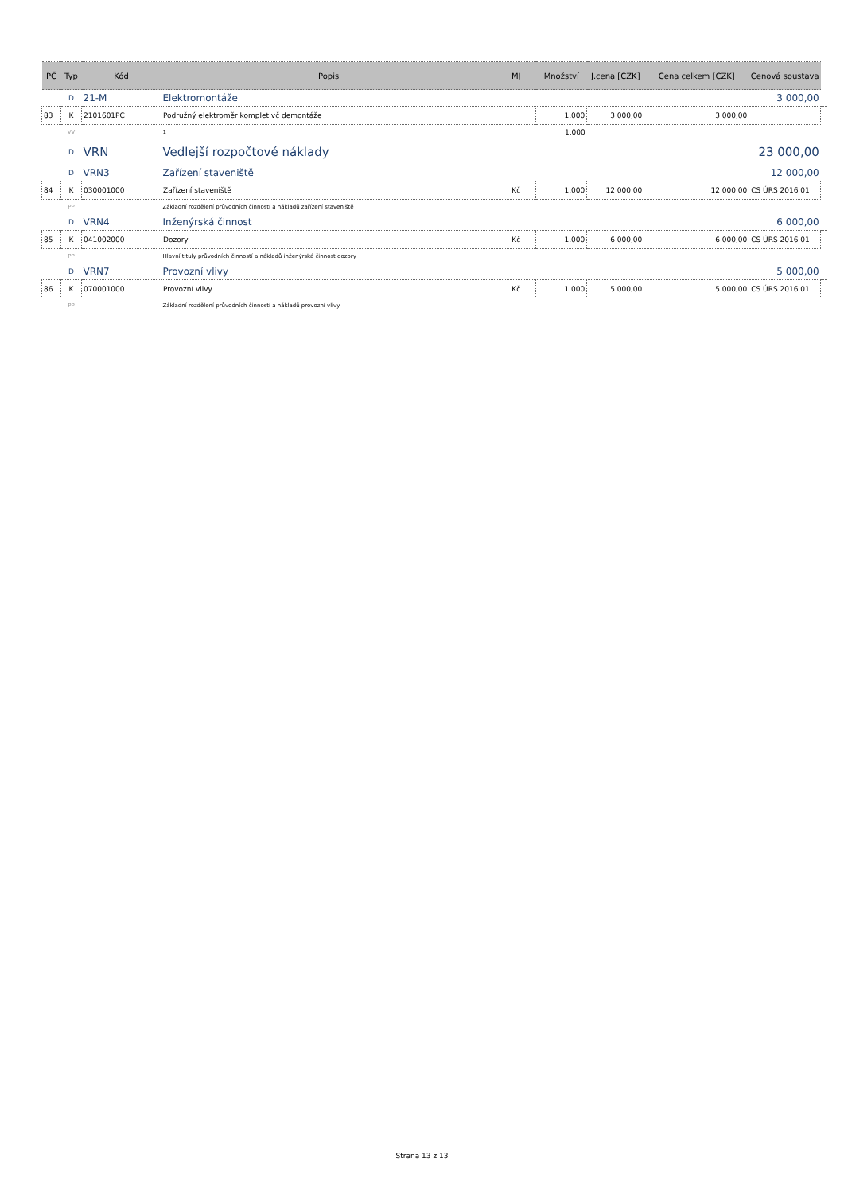| PČ | Typ | Kód | Popis | MJ | Množství | J.cena [CZK] | Cena celkem [CZK] | Cenová soustava | |
| --- | --- | --- | --- | --- | --- | --- | --- | --- | --- |
| | D | 21-M | Elektromontáže | | | | | 3 000,00 | |
| 83 | K | 2101601PC | Podružný elektroměr komplet vč demontáže | | 1,000 | 3 000,00 | 3 000,00 | | |
| | VV | | 1 | | 1,000 | | | | |
| | D | VRN | Vedlejší rozpočtové náklady | | | | | 23 000,00 | |
| | D | VRN3 | Zařízení staveniště | | | | | 12 000,00 | |
| 84 | K | 030001000 | Zařízení staveniště | Kč | 1,000 | 12 000,00 | 12 000,00 | CS ÚRS 2016 01 | |
| | PP | | Základní rozdělení průvodních činností a nákladů zařízení staveniště | | | | | | |
| | D | VRN4 | Inženýrská činnost | | | | | 6 000,00 | |
| 85 | K | 041002000 | Dozory | Kč | 1,000 | 6 000,00 | 6 000,00 | CS ÚRS 2016 01 | |
| | PP | | Hlavní tituly průvodních činností a nákladů inženýrská činnost dozory | | | | | | |
| | D | VRN7 | Provozní vlivy | | | | | 5 000,00 | |
| 86 | K | 070001000 | Provozní vlivy | Kč | 1,000 | 5 000,00 | 5 000,00 | CS ÚRS 2016 01 | |
| | PP | | Základní rozdělení průvodních činností a nákladů provozní vlivy | | | | | | |
Strana 13 z 13